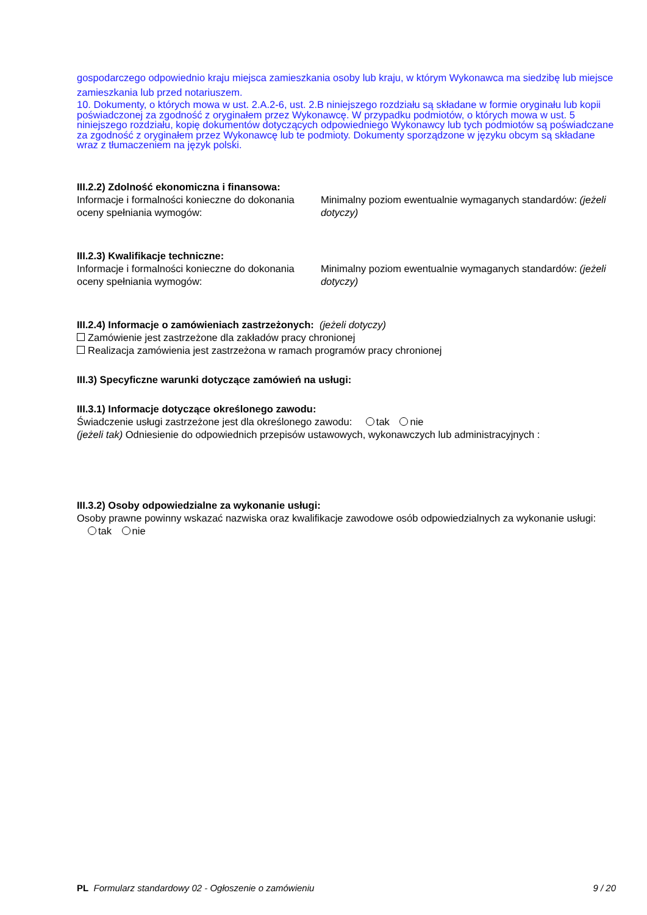gospodarczego odpowiednio kraju miejsca zamieszkania osoby lub kraju, w którym Wykonawca ma siedzibę lub miejsce zamieszkania lub przed notariuszem.
10. Dokumenty, o których mowa w ust. 2.A.2-6, ust. 2.B niniejszego rozdziału są składane w formie oryginału lub kopii poświadczonej za zgodność z oryginałem przez Wykonawcę. W przypadku podmiotów, o których mowa w ust. 5 niniejszego rozdziału, kopię dokumentów dotyczących odpowiedniego Wykonawcy lub tych podmiotów są poświadczane za zgodność z oryginałem przez Wykonawcę lub te podmioty. Dokumenty sporządzone w języku obcym są składane wraz z tłumaczeniem na język polski.
III.2.2) Zdolność ekonomiczna i finansowa:
Informacje i formalności konieczne do dokonania oceny spełniania wymogów:
Minimalny poziom ewentualnie wymaganych standardów: (jeżeli dotyczy)
III.2.3) Kwalifikacje techniczne:
Informacje i formalności konieczne do dokonania oceny spełniania wymogów:
Minimalny poziom ewentualnie wymaganych standardów: (jeżeli dotyczy)
III.2.4) Informacje o zamówieniach zastrzeżonych: (jeżeli dotyczy)
Zamówienie jest zastrzeżone dla zakładów pracy chronionej
Realizacja zamówienia jest zastrzeżona w ramach programów pracy chronionej
III.3) Specyficzne warunki dotyczące zamówień na usługi:
III.3.1) Informacje dotyczące określonego zawodu:
Świadczenie usługi zastrzeżone jest dla określonego zawodu: tak nie
(jeżeli tak) Odniesienie do odpowiednich przepisów ustawowych, wykonawczych lub administracyjnych :
III.3.2) Osoby odpowiedzialne za wykonanie usługi:
Osoby prawne powinny wskazać nazwiska oraz kwalifikacje zawodowe osób odpowiedzialnych za wykonanie usługi: tak nie
PL Formularz standardowy 02 - Ogłoszenie o zamówieniu
9 / 20